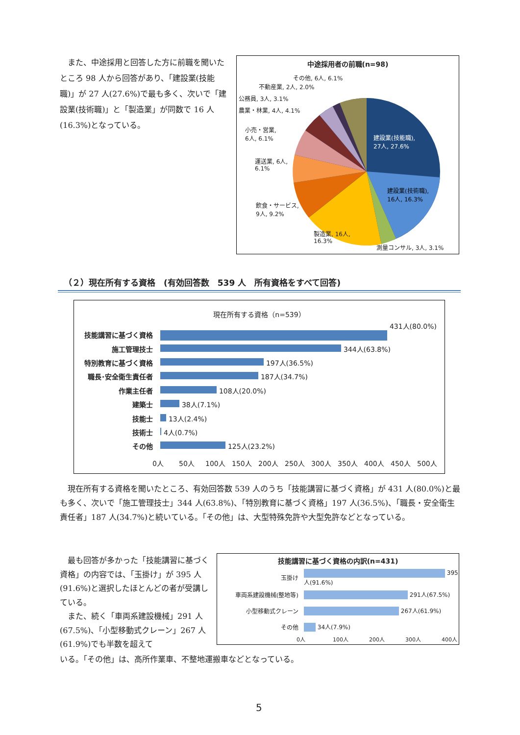また、中途採用と回答した方に前職を聞いたところ 98 人から回答があり、「建設業(技能職)」が 27 人(27.6%)で最も多く、次いで「建設業(技術職)」と「製造業」が同数で 16 人(16.3%)となっている。
中途採用者の前職(n=98)
その他, 6人, 6.1%
不動産業, 2人, 2.0%
公務員, 3人, 3.1%
農業・林業, 4人, 4.1%
小売・営業,
6人, 6.1%
運送業, 6人,
6.1%
飲食・サービス,
9人, 9.2%
製造業, 16人,
16.3%
測量コンサル, 3人, 3.1%
建設業(技能職),
27人, 27.6%
建設業(技術職),
16人, 16.3%
（２）現在所有する資格　(有効回答数　539 人　所有資格をすべて回答)
現在所有する資格（n=539）
| 技能講習に基づく資格 | 431人(80.0%) |
| 施工管理技士 | 344人(63.8%) |
| 特別教育に基づく資格 | 197人(36.5%) |
| 職長･安全衛生責任者 | 187人(34.7%) |
| 作業主任者 | 108人(20.0%) |
| 建築士 | 38人(7.1%) |
| 技能士 | 13人(2.4%) |
| 技術士 | 4人(0.7%) |
| その他 | 125人(23.2%) |
0人 50人 100人 150人 200人 250人 300人 350人 400人 450人 500人
　現在所有する資格を聞いたところ、有効回答数 539 人のうち「技能講習に基づく資格」が 431 人(80.0%)と最も多く、次いで「施工管理技士」344 人(63.8%)、「特別教育に基づく資格」197 人(36.5%)、「職長・安全衛生責任者」187 人(34.7%)と続いている。「その他」は、大型特殊免許や大型免許などとなっている。
　最も回答が多かった「技能講習に基づく資格」の内容では、「玉掛け」が 395 人(91.6%)と選択したほとんどの者が受講している。
　また、続く「車両系建設機械」291 人(67.5%)、「小型移動式クレーン」267 人(61.9%)でも半数を超えて
技能講習に基づく資格の内訳(n=431)
| 玉掛け | 395人(91.6%) |
| 車両系建設機械(整地等) | 291人(67.5%) |
| 小型移動式クレーン | 267人(61.9%) |
| その他 | 34人(7.9%) |
0人 100人 200人 300人 400人
いる。「その他」は、高所作業車、不整地運搬車などとなっている。
5